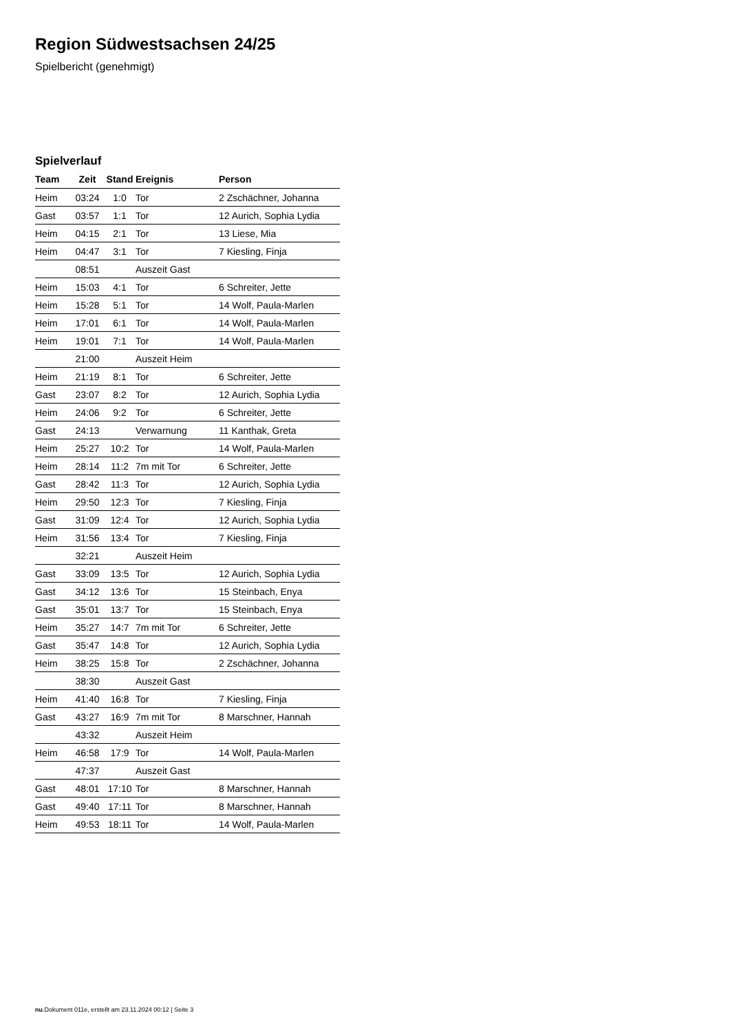Region Südwestsachsen 24/25
Spielbericht (genehmigt)
Spielverlauf
| Team | Zeit | Stand | Ereignis | Person |
| --- | --- | --- | --- | --- |
| Heim | 03:24 | 1:0 | Tor | 2 Zschächner, Johanna |
| Gast | 03:57 | 1:1 | Tor | 12 Aurich, Sophia Lydia |
| Heim | 04:15 | 2:1 | Tor | 13 Liese, Mia |
| Heim | 04:47 | 3:1 | Tor | 7 Kiesling, Finja |
| | 08:51 | | Auszeit Gast | |
| Heim | 15:03 | 4:1 | Tor | 6 Schreiter, Jette |
| Heim | 15:28 | 5:1 | Tor | 14 Wolf, Paula-Marlen |
| Heim | 17:01 | 6:1 | Tor | 14 Wolf, Paula-Marlen |
| Heim | 19:01 | 7:1 | Tor | 14 Wolf, Paula-Marlen |
| | 21:00 | | Auszeit Heim | |
| Heim | 21:19 | 8:1 | Tor | 6 Schreiter, Jette |
| Gast | 23:07 | 8:2 | Tor | 12 Aurich, Sophia Lydia |
| Heim | 24:06 | 9:2 | Tor | 6 Schreiter, Jette |
| Gast | 24:13 | | Verwarnung | 11 Kanthak, Greta |
| Heim | 25:27 | 10:2 | Tor | 14 Wolf, Paula-Marlen |
| Heim | 28:14 | 11:2 | 7m mit Tor | 6 Schreiter, Jette |
| Gast | 28:42 | 11:3 | Tor | 12 Aurich, Sophia Lydia |
| Heim | 29:50 | 12:3 | Tor | 7 Kiesling, Finja |
| Gast | 31:09 | 12:4 | Tor | 12 Aurich, Sophia Lydia |
| Heim | 31:56 | 13:4 | Tor | 7 Kiesling, Finja |
| | 32:21 | | Auszeit Heim | |
| Gast | 33:09 | 13:5 | Tor | 12 Aurich, Sophia Lydia |
| Gast | 34:12 | 13:6 | Tor | 15 Steinbach, Enya |
| Gast | 35:01 | 13:7 | Tor | 15 Steinbach, Enya |
| Heim | 35:27 | 14:7 | 7m mit Tor | 6 Schreiter, Jette |
| Gast | 35:47 | 14:8 | Tor | 12 Aurich, Sophia Lydia |
| Heim | 38:25 | 15:8 | Tor | 2 Zschächner, Johanna |
| | 38:30 | | Auszeit Gast | |
| Heim | 41:40 | 16:8 | Tor | 7 Kiesling, Finja |
| Gast | 43:27 | 16:9 | 7m mit Tor | 8 Marschner, Hannah |
| | 43:32 | | Auszeit Heim | |
| Heim | 46:58 | 17:9 | Tor | 14 Wolf, Paula-Marlen |
| | 47:37 | | Auszeit Gast | |
| Gast | 48:01 | 17:10 | Tor | 8 Marschner, Hannah |
| Gast | 49:40 | 17:11 | Tor | 8 Marschner, Hannah |
| Heim | 49:53 | 18:11 | Tor | 14 Wolf, Paula-Marlen |
nu.Dokument 011e, erstellt am 23.11.2024 00:12 | Seite 3